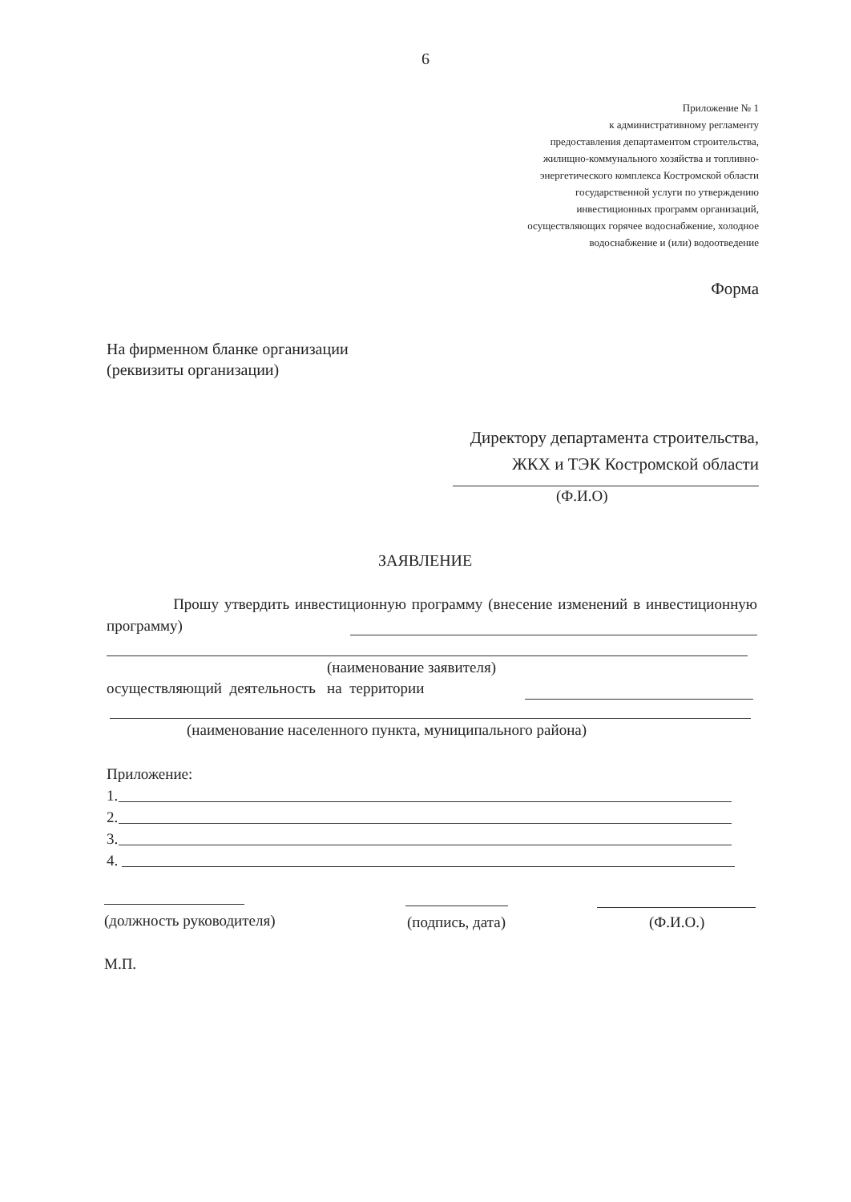6
Приложение № 1
к административному регламенту
предоставления департаментом строительства,
жилищно-коммунального хозяйства и топливно-
энергетического комплекса Костромской области
государственной услуги по утверждению
инвестиционных программ организаций,
осуществляющих горячее водоснабжение, холодное
водоснабжение и (или) водоотведение
Форма
На фирменном бланке организации
(реквизиты организации)
Директору департамента строительства,
ЖКХ и ТЭК Костромской области
(Ф.И.О)
ЗАЯВЛЕНИЕ
Прошу утвердить инвестиционную программу (внесение изменений в инвестиционную программу)
(наименование заявителя)
осуществляющий деятельность на территории
(наименование населенного пункта, муниципального района)
Приложение:
1.
2.
3.
4.
(должность руководителя) (подпись, дата) (Ф.И.О.)
М.П.